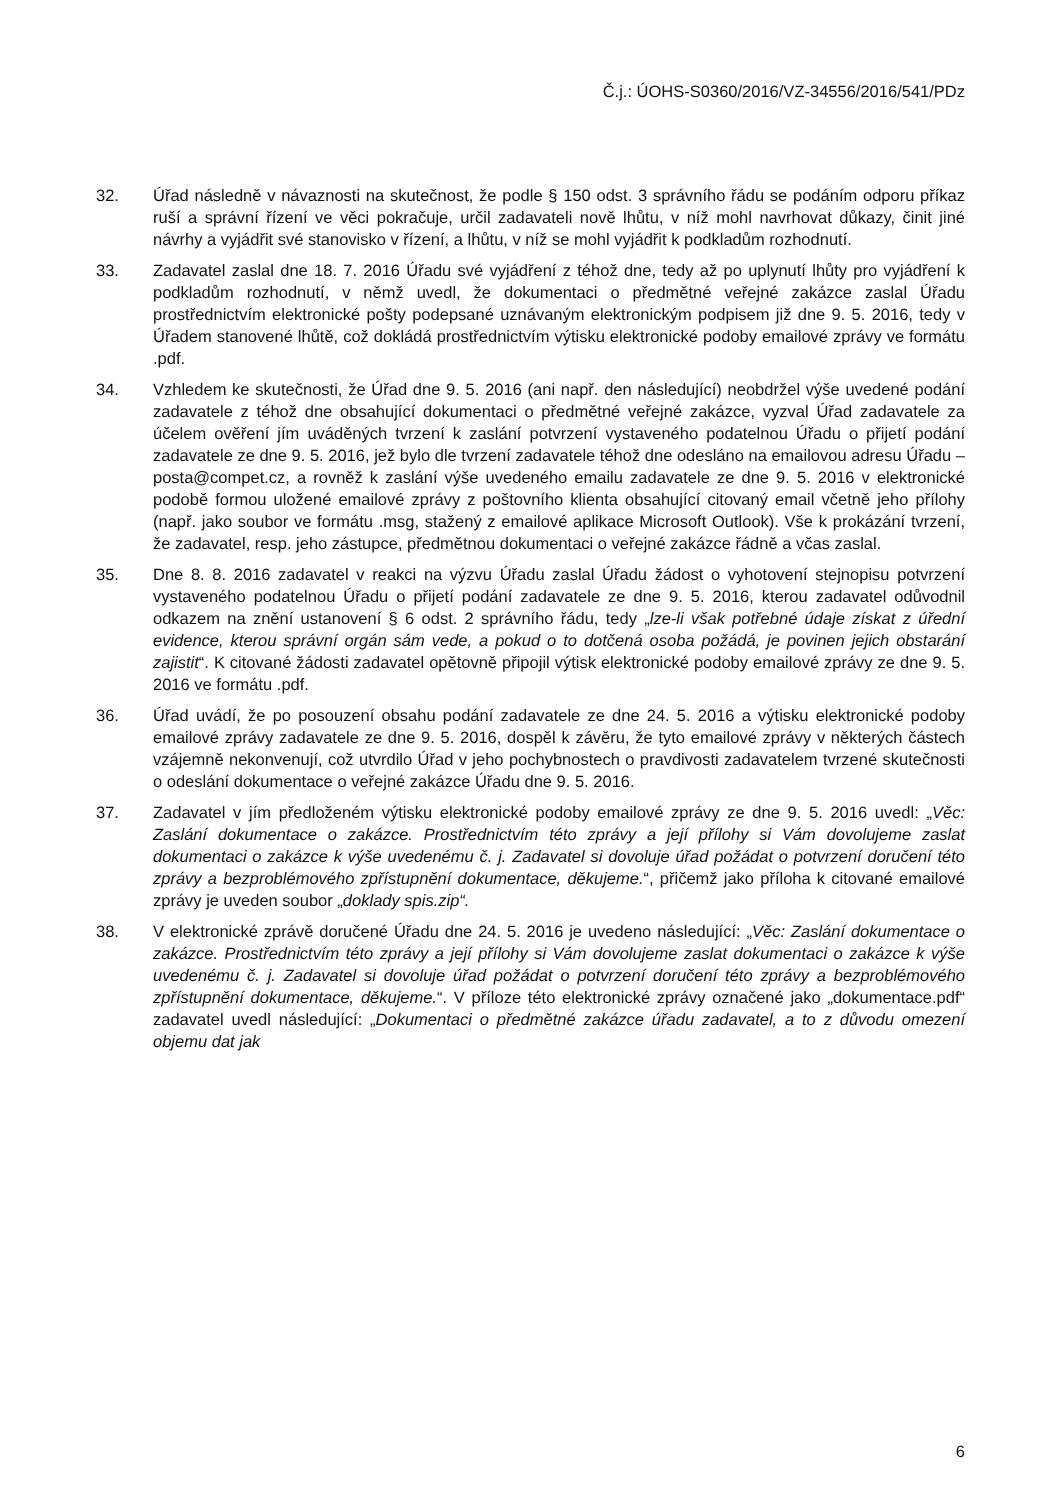Č.j.: ÚOHS-S0360/2016/VZ-34556/2016/541/PDz
32. Úřad následně v návaznosti na skutečnost, že podle § 150 odst. 3 správního řádu se podáním odporu příkaz ruší a správní řízení ve věci pokračuje, určil zadavateli nově lhůtu, v níž mohl navrhovat důkazy, činit jiné návrhy a vyjádřit své stanovisko v řízení, a lhůtu, v níž se mohl vyjádřit k podkladům rozhodnutí.
33. Zadavatel zaslal dne 18. 7. 2016 Úřadu své vyjádření z téhož dne, tedy až po uplynutí lhůty pro vyjádření k podkladům rozhodnutí, v němž uvedl, že dokumentaci o předmětné veřejné zakázce zaslal Úřadu prostřednictvím elektronické pošty podepsané uznávaným elektronickým podpisem již dne 9. 5. 2016, tedy v Úřadem stanovené lhůtě, což dokládá prostřednictvím výtisku elektronické podoby emailové zprávy ve formátu .pdf.
34. Vzhledem ke skutečnosti, že Úřad dne 9. 5. 2016 (ani např. den následující) neobdržel výše uvedené podání zadavatele z téhož dne obsahující dokumentaci o předmětné veřejné zakázce, vyzval Úřad zadavatele za účelem ověření jím uváděných tvrzení k zaslání potvrzení vystaveného podatelnou Úřadu o přijetí podání zadavatele ze dne 9. 5. 2016, jež bylo dle tvrzení zadavatele téhož dne odesláno na emailovou adresu Úřadu – posta@compet.cz, a rovněž k zaslání výše uvedeného emailu zadavatele ze dne 9. 5. 2016 v elektronické podobě formou uložené emailové zprávy z poštovního klienta obsahující citovaný email včetně jeho přílohy (např. jako soubor ve formátu .msg, stažený z emailové aplikace Microsoft Outlook). Vše k prokázání tvrzení, že zadavatel, resp. jeho zástupce, předmětnou dokumentaci o veřejné zakázce řádně a včas zaslal.
35. Dne 8. 8. 2016 zadavatel v reakci na výzvu Úřadu zaslal Úřadu žádost o vyhotovení stejnopisu potvrzení vystaveného podatelnou Úřadu o přijetí podání zadavatele ze dne 9. 5. 2016, kterou zadavatel odůvodnil odkazem na znění ustanovení § 6 odst. 2 správního řádu, tedy „lze-li však potřebné údaje získat z úřední evidence, kterou správní orgán sám vede, a pokud o to dotčená osoba požádá, je povinen jejich obstarání zajistit“. K citované žádosti zadavatel opětovně připojil výtisk elektronické podoby emailové zprávy ze dne 9. 5. 2016 ve formátu .pdf.
36. Úřad uvádí, že po posouzení obsahu podání zadavatele ze dne 24. 5. 2016 a výtisku elektronické podoby emailové zprávy zadavatele ze dne 9. 5. 2016, dospěl k závěru, že tyto emailové zprávy v některých částech vzájemně nekonvenují, což utvrdilo Úřad v jeho pochybnostech o pravdivosti zadavatelem tvrzené skutečnosti o odeslání dokumentace o veřejné zakázce Úřadu dne 9. 5. 2016.
37. Zadavatel v jím předloženém výtisku elektronické podoby emailové zprávy ze dne 9. 5. 2016 uvedl: „Věc: Zaslání dokumentace o zakázce. Prostřednictvím této zprávy a její přílohy si Vám dovolujeme zaslat dokumentaci o zakázce k výše uvedenému č. j. Zadavatel si dovoluje úřad požádat o potvrzení doručení této zprávy a bezproblémového zpřístupnění dokumentace, děkujeme.“, přičemž jako příloha k citované emailové zprávy je uveden soubor „doklady spis.zip“.
38. V elektronické zprávě doručené Úřadu dne 24. 5. 2016 je uvedeno následující: „Věc: Zaslání dokumentace o zakázce. Prostřednictvím této zprávy a její přílohy si Vám dovolujeme zaslat dokumentaci o zakázce k výše uvedenému č. j. Zadavatel si dovoluje úřad požádat o potvrzení doručení této zprávy a bezproblémového zpřístupnění dokumentace, děkujeme.“. V příloze této elektronické zprávy označené jako „dokumentace.pdf“ zadavatel uvedl následující: „Dokumentaci o předmětné zakázce úřadu zadavatel, a to z důvodu omezení objemu dat jak
6